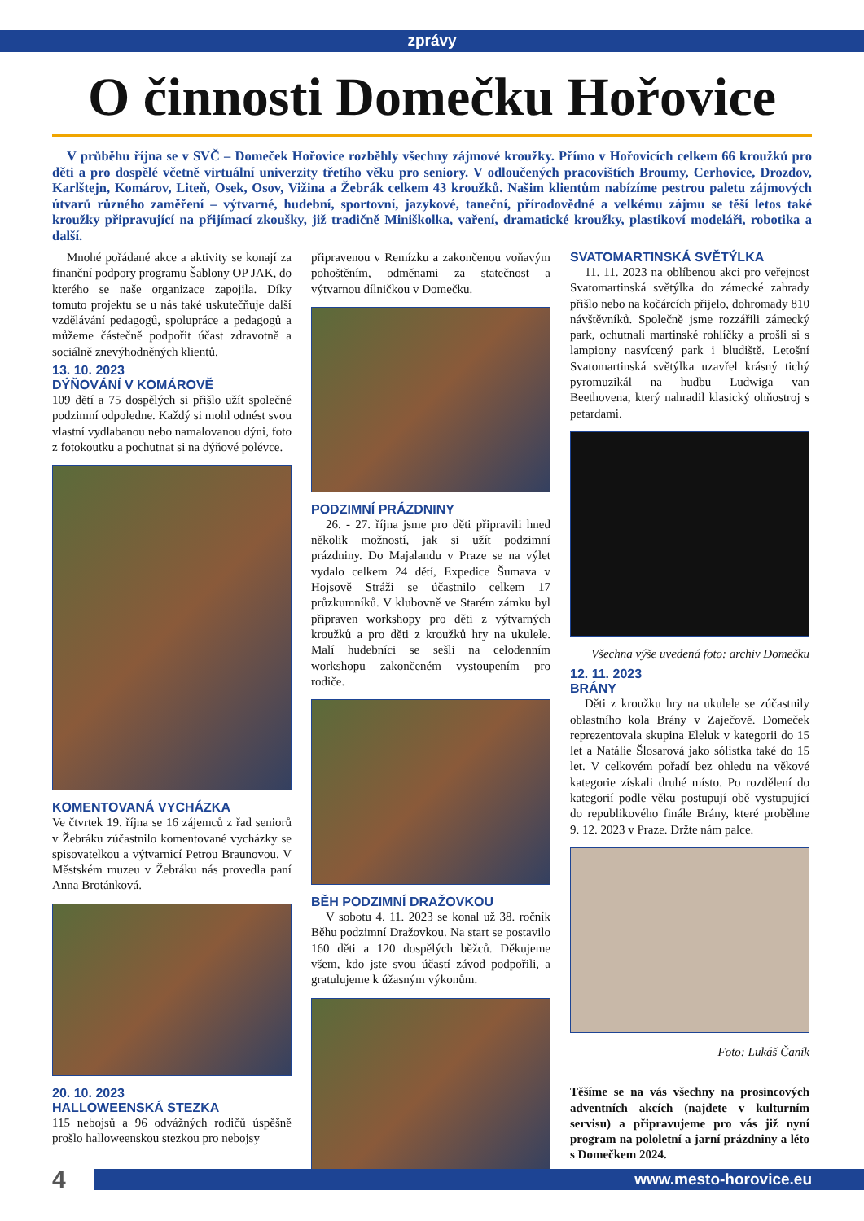zprávy
O činnosti Domečku Hořovice
V průběhu října se v SVČ – Domeček Hořovice rozběhly všechny zájmové kroužky. Přímo v Hořovicích celkem 66 kroužků pro děti a pro dospělé včetně virtuální univerzity třetího věku pro seniory. V odloučených pracovištích Broumy, Cerhovice, Drozdov, Karlštejn, Komárov, Liteň, Osek, Osov, Vižina a Žebrák celkem 43 kroužků. Našim klientům nabízíme pestrou paletu zájmových útvarů různého zaměření – výtvarné, hudební, sportovní, jazykové, taneční, přírodovědné a velkému zájmu se těší letos také kroužky připravující na přijímací zkoušky, již tradičně Miniškolka, vaření, dramatické kroužky, plastikoví modeláři, robotika a další.
Mnohé pořádané akce a aktivity se konají za finanční podpory programu Šablony OP JAK, do kterého se naše organizace zapojila. Díky tomuto projektu se u nás také uskutečňuje další vzdělávání pedagogů, spolupráce a pedagogů a můžeme částečně podpořit účast zdravotně a sociálně znevýhodněných klientů.
13. 10. 2023
DÝŇOVÁNÍ V KOMÁROVĚ
109 dětí a 75 dospělých si přišlo užít společné podzimní odpoledne. Každý si mohl odnést svou vlastní vydlabanou nebo namalovanou dýni, foto z fotokoutku a pochutnat si na dýňové polévce.
KOMENTOVANÁ VYCHÁZKA
Ve čtvrtek 19. října se 16 zájemců z řad seniorů v Žebráku zúčastnilo komentované vycházky se spisovatelkou a výtvarnicí Petrou Braunovou. V Městském muzeu v Žebráku nás provedla paní Anna Brotánková.
20. 10. 2023
HALLOWEENSKÁ STEZKA
115 nebojsů a 96 odvážných rodičů úspěšně prošlo halloweenskou stezkou pro nebojsy
připravenou v Remízku a zakončenou voňavým pohoštěním, odměnami za statečnost a výtvarnou dílničkou v Domečku.
PODZIMNÍ PRÁZDNINY
26. - 27. října jsme pro děti připravili hned několik možností, jak si užít podzimní prázdniny. Do Majalandu v Praze se na výlet vydalo celkem 24 dětí, Expedice Šumava v Hojsově Stráži se účastnilo celkem 17 průzkumníků. V klubovně ve Starém zámku byl připraven workshopy pro děti z výtvarných kroužků a pro děti z kroužků hry na ukulele. Malí hudebníci se sešli na celodenním workshopu zakončeném vystoupením pro rodiče.
BĚH PODZIMNÍ DRAŽOVKOU
V sobotu 4. 11. 2023 se konal už 38. ročník Běhu podzimní Dražovkou. Na start se postavilo 160 děti a 120 dospělých běžců. Děkujeme všem, kdo jste svou účastí závod podpořili, a gratulujeme k úžasným výkonům.
SVATOMARTINSKÁ SVĚTÝLKA
11. 11. 2023 na oblíbenou akci pro veřejnost Svatomartinská světýlka do zámecké zahrady přišlo nebo na kočárcích přijelo, dohromady 810 návštěvníků. Společně jsme rozzářili zámecký park, ochutnali martinské rohlíčky a prošli si s lampiony nasvícený park i bludiště. Letošní Svatomartinská světýlka uzavřel krásný tichý pyromuzikál na hudbu Ludwiga van Beethovena, který nahradil klasický ohňostroj s petardami.
Všechna výše uvedená foto: archiv Domečku
12. 11. 2023
BRÁNY
Děti z kroužku hry na ukulele se zúčastnily oblastního kola Brány v Zaječově. Domeček reprezentovala skupina Eleluk v kategorii do 15 let a Natálie Šlosarová jako sólistka také do 15 let. V celkovém pořadí bez ohledu na věkové kategorie získali druhé místo. Po rozdělení do kategorií podle věku postupují obě vystupující do republikového finále Brány, které proběhne 9. 12. 2023 v Praze. Držte nám palce.
Foto: Lukáš Čaník
Těšíme se na vás všechny na prosincových adventních akcích (najdete v kulturním servisu) a připravujeme pro vás již nyní program na pololetní a jarní prázdniny a léto s Domečkem 2024.
4 www.mesto-horovice.eu